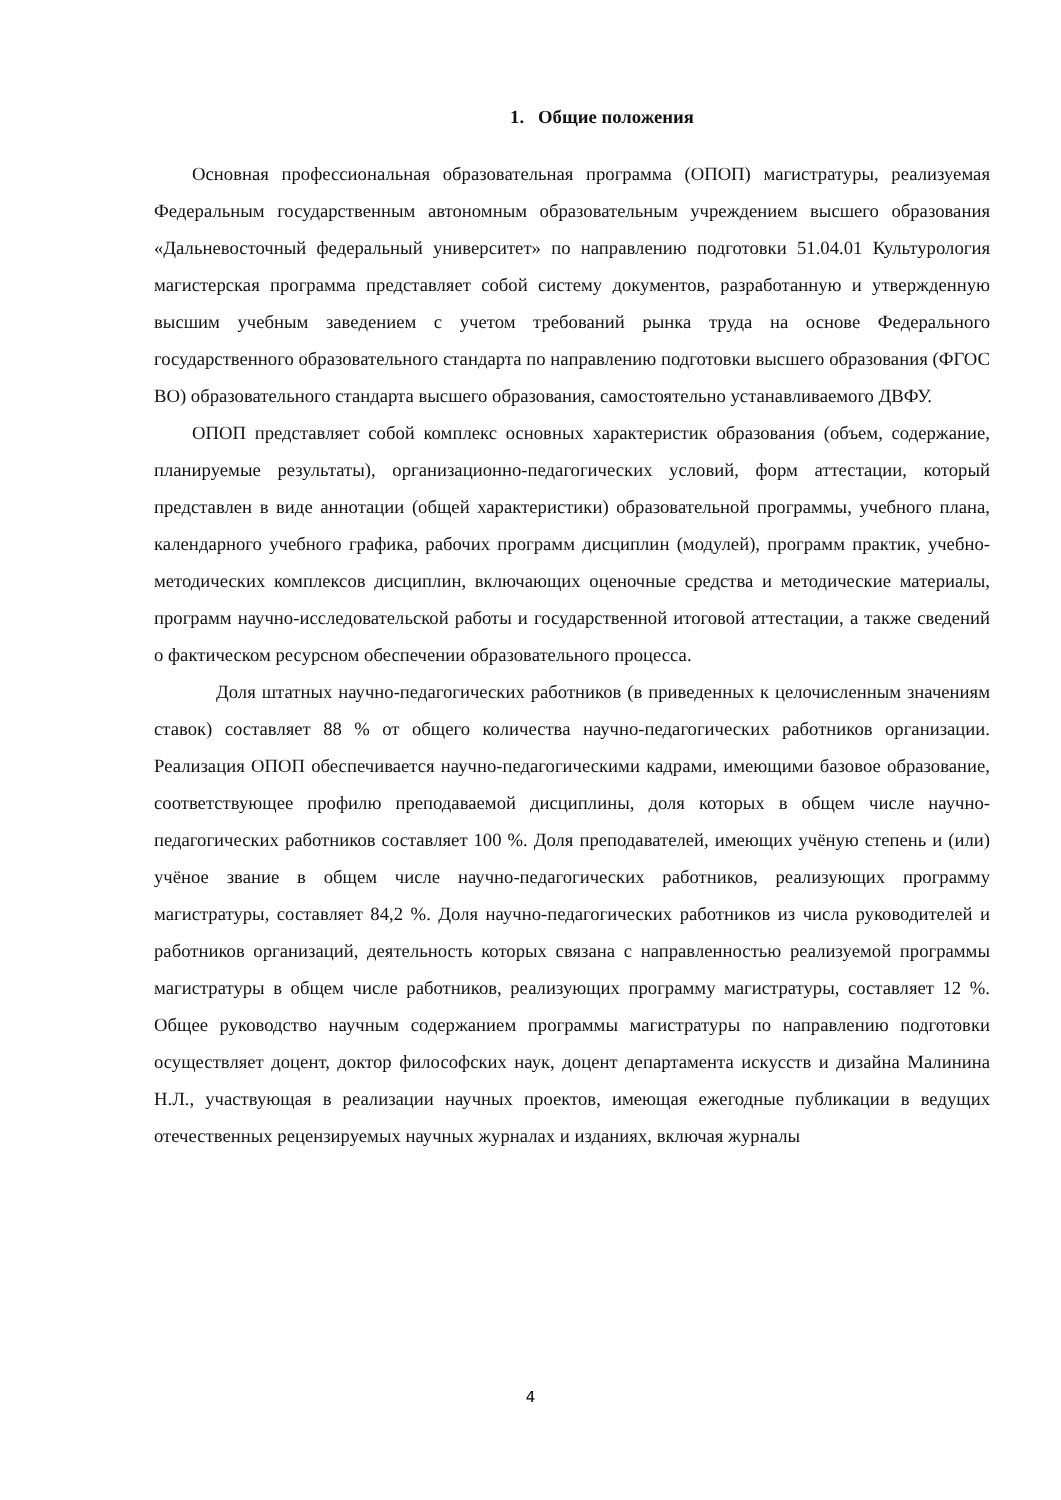1. Общие положения
Основная профессиональная образовательная программа (ОПОП) магистратуры, реализуемая Федеральным государственным автономным образовательным учреждением высшего образования «Дальневосточный федеральный университет» по направлению подготовки 51.04.01 Культурология магистерская программа представляет собой систему документов, разработанную и утвержденную высшим учебным заведением с учетом требований рынка труда на основе Федерального государственного образовательного стандарта по направлению подготовки высшего образования (ФГОС ВО) образовательного стандарта высшего образования, самостоятельно устанавливаемого ДВФУ.
ОПОП представляет собой комплекс основных характеристик образования (объем, содержание, планируемые результаты), организационно-педагогических условий, форм аттестации, который представлен в виде аннотации (общей характеристики) образовательной программы, учебного плана, календарного учебного графика, рабочих программ дисциплин (модулей), программ практик, учебно-методических комплексов дисциплин, включающих оценочные средства и методические материалы, программ научно-исследовательской работы и государственной итоговой аттестации, а также сведений о фактическом ресурсном обеспечении образовательного процесса.
Доля штатных научно-педагогических работников (в приведенных к целочисленным значениям ставок) составляет 88 % от общего количества научно-педагогических работников организации. Реализация ОПОП обеспечивается научно-педагогическими кадрами, имеющими базовое образование, соответствующее профилю преподаваемой дисциплины, доля которых в общем числе научно-педагогических работников составляет 100 %. Доля преподавателей, имеющих учёную степень и (или) учёное звание в общем числе научно-педагогических работников, реализующих программу магистратуры, составляет 84,2 %. Доля научно-педагогических работников из числа руководителей и работников организаций, деятельность которых связана с направленностью реализуемой программы магистратуры в общем числе работников, реализующих программу магистратуры, составляет 12 %. Общее руководство научным содержанием программы магистратуры по направлению подготовки осуществляет доцент, доктор философских наук, доцент департамента искусств и дизайна Малинина Н.Л., участвующая в реализации научных проектов, имеющая ежегодные публикации в ведущих отечественных рецензируемых научных журналах и изданиях, включая журналы
4